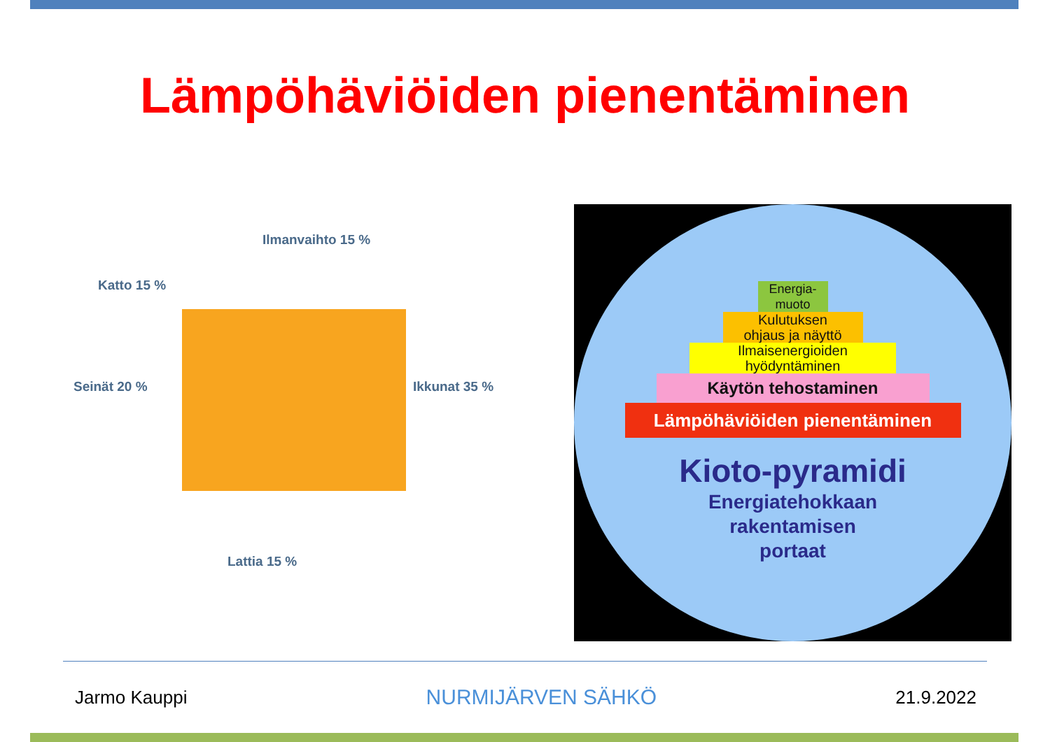Lämpöhäviöiden pienentäminen
Ilmanvaihto 15 %
Katto 15 %
Seinät 20 % Ikkunat 35 %
Lattia 15 %
Energia-
muoto
Kulutuksen
ohjaus ja näyttö
Ilmaisenergioiden
hyödyntäminen
Käytön tehostaminen
Lämpöhäviöiden pienentäminen
Kioto-pyramidi
Energiatehokkaan
rakentamisen
portaat
Jarmo Kauppi NURMIJÄRVEN SÄHKÖ 21.9.2022